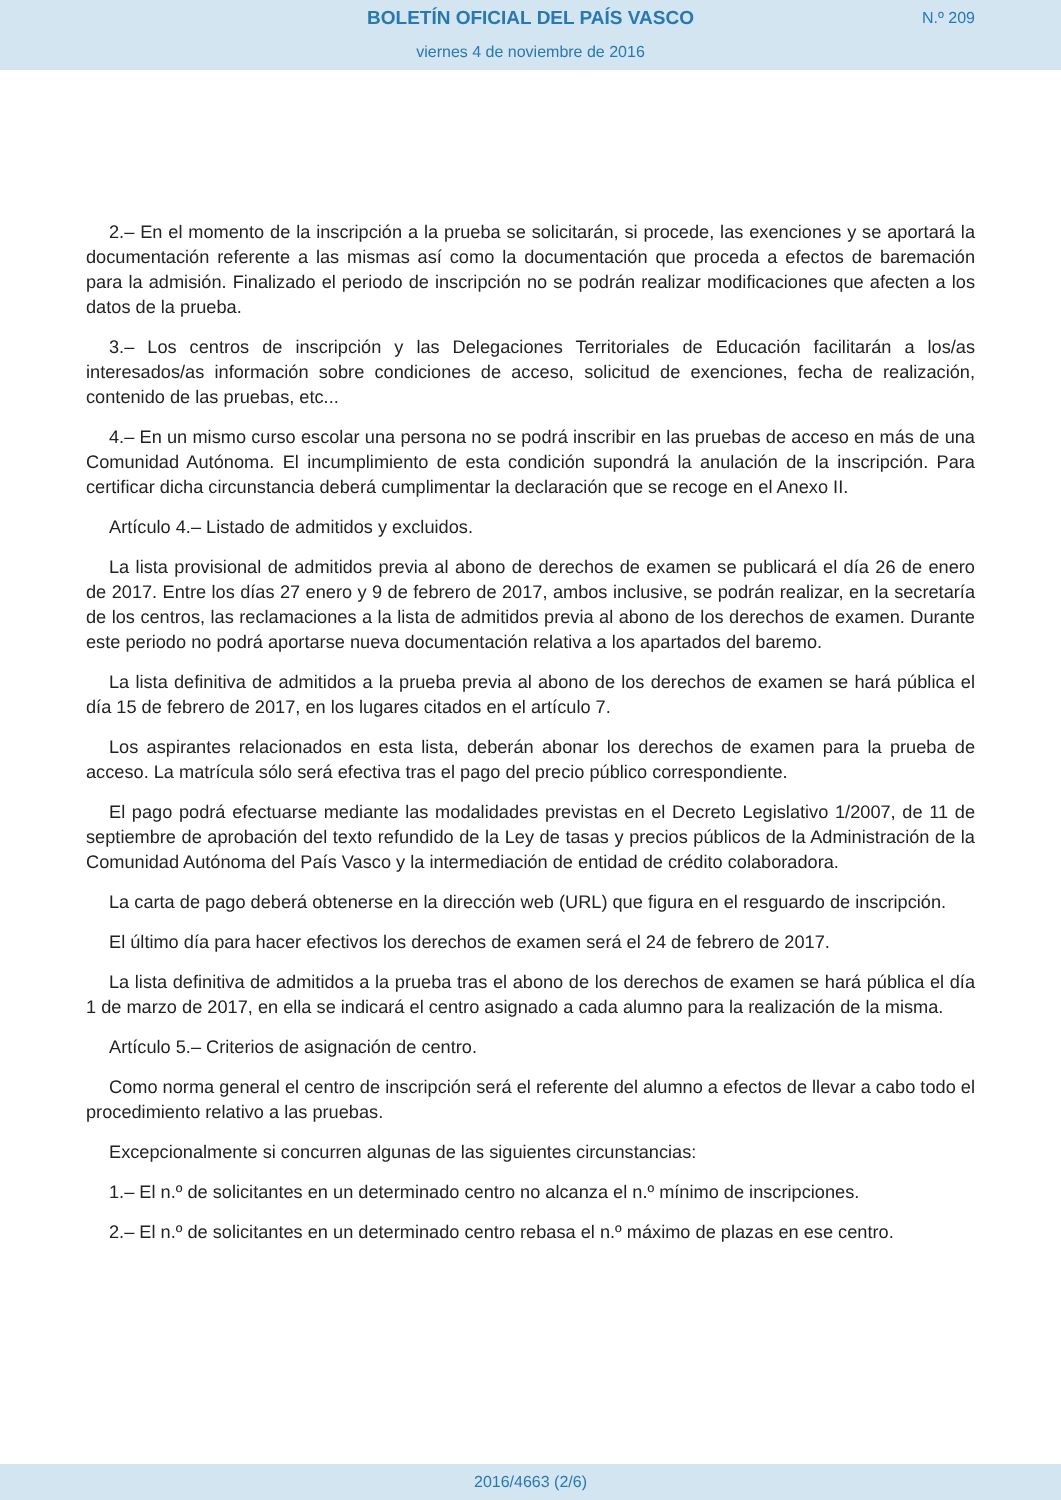BOLETÍN OFICIAL DEL PAÍS VASCO
N.º 209
viernes 4 de noviembre de 2016
2.– En el momento de la inscripción a la prueba se solicitarán, si procede, las exenciones y se aportará la documentación referente a las mismas así como la documentación que proceda a efectos de baremación para la admisión. Finalizado el periodo de inscripción no se podrán realizar modificaciones que afecten a los datos de la prueba.
3.– Los centros de inscripción y las Delegaciones Territoriales de Educación facilitarán a los/as interesados/as información sobre condiciones de acceso, solicitud de exenciones, fecha de realización, contenido de las pruebas, etc...
4.– En un mismo curso escolar una persona no se podrá inscribir en las pruebas de acceso en más de una Comunidad Autónoma. El incumplimiento de esta condición supondrá la anulación de la inscripción. Para certificar dicha circunstancia deberá cumplimentar la declaración que se recoge en el Anexo II.
Artículo 4.– Listado de admitidos y excluidos.
La lista provisional de admitidos previa al abono de derechos de examen se publicará el día 26 de enero de 2017. Entre los días 27 enero y 9 de febrero de 2017, ambos inclusive, se podrán realizar, en la secretaría de los centros, las reclamaciones a la lista de admitidos previa al abono de los derechos de examen. Durante este periodo no podrá aportarse nueva documentación relativa a los apartados del baremo.
La lista definitiva de admitidos a la prueba previa al abono de los derechos de examen se hará pública el día 15 de febrero de 2017, en los lugares citados en el artículo 7.
Los aspirantes relacionados en esta lista, deberán abonar los derechos de examen para la prueba de acceso. La matrícula sólo será efectiva tras el pago del precio público correspondiente.
El pago podrá efectuarse mediante las modalidades previstas en el Decreto Legislativo 1/2007, de 11 de septiembre de aprobación del texto refundido de la Ley de tasas y precios públicos de la Administración de la Comunidad Autónoma del País Vasco y la intermediación de entidad de crédito colaboradora.
La carta de pago deberá obtenerse en la dirección web (URL) que figura en el resguardo de inscripción.
El último día para hacer efectivos los derechos de examen será el 24 de febrero de 2017.
La lista definitiva de admitidos a la prueba tras el abono de los derechos de examen se hará pública el día 1 de marzo de 2017, en ella se indicará el centro asignado a cada alumno para la realización de la misma.
Artículo 5.– Criterios de asignación de centro.
Como norma general el centro de inscripción será el referente del alumno a efectos de llevar a cabo todo el procedimiento relativo a las pruebas.
Excepcionalmente si concurren algunas de las siguientes circunstancias:
1.– El n.º de solicitantes en un determinado centro no alcanza el n.º mínimo de inscripciones.
2.– El n.º de solicitantes en un determinado centro rebasa el n.º máximo de plazas en ese centro.
2016/4663 (2/6)